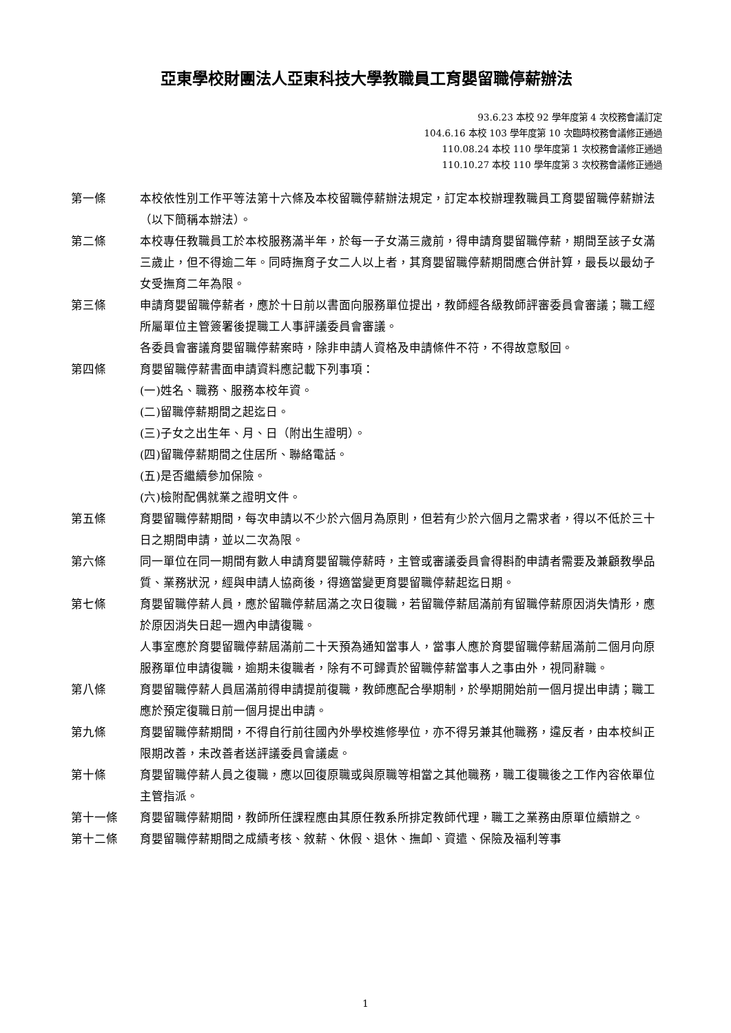亞東學校財團法人亞東科技大學教職員工育嬰留職停薪辦法
93.6.23 本校 92 學年度第 4 次校務會議訂定
104.6.16 本校 103 學年度第 10 次臨時校務會議修正通過
110.08.24 本校 110 學年度第 1 次校務會議修正通過
110.10.27 本校 110 學年度第 3 次校務會議修正通過
第一條 本校依性別工作平等法第十六條及本校留職停薪辦法規定，訂定本校辦理教職員工育嬰留職停薪辦法（以下簡稱本辦法）。
第二條 本校專任教職員工於本校服務滿半年，於每一子女滿三歲前，得申請育嬰留職停薪，期間至該子女滿三歲止，但不得逾二年。同時撫育子女二人以上者，其育嬰留職停薪期間應合併計算，最長以最幼子女受撫育二年為限。
第三條 申請育嬰留職停薪者，應於十日前以書面向服務單位提出，教師經各級教師評審委員會審議；職工經所屬單位主管簽署後提職工人事評議委員會審議。
各委員會審議育嬰留職停薪案時，除非申請人資格及申請條件不符，不得故意駁回。
第四條 育嬰留職停薪書面申請資料應記載下列事項：
(一)姓名、職務、服務本校年資。
(二)留職停薪期間之起迄日。
(三)子女之出生年、月、日（附出生證明）。
(四)留職停薪期間之住居所、聯絡電話。
(五)是否繼續參加保險。
(六)檢附配偶就業之證明文件。
第五條 育嬰留職停薪期間，每次申請以不少於六個月為原則，但若有少於六個月之需求者，得以不低於三十日之期間申請，並以二次為限。
第六條 同一單位在同一期間有數人申請育嬰留職停薪時，主管或審議委員會得斟酌申請者需要及兼顧教學品質、業務狀況，經與申請人協商後，得適當變更育嬰留職停薪起迄日期。
第七條 育嬰留職停薪人員，應於留職停薪屆滿之次日復職，若留職停薪屆滿前有留職停薪原因消失情形，應於原因消失日起一週內申請復職。
人事室應於育嬰留職停薪屆滿前二十天預為通知當事人，當事人應於育嬰留職停薪屆滿前二個月向原服務單位申請復職，逾期未復職者，除有不可歸責於留職停薪當事人之事由外，視同辭職。
第八條 育嬰留職停薪人員屆滿前得申請提前復職，教師應配合學期制，於學期開始前一個月提出申請；職工應於預定復職日前一個月提出申請。
第九條 育嬰留職停薪期間，不得自行前往國內外學校進修學位，亦不得另兼其他職務，違反者，由本校糾正限期改善，未改善者送評議委員會議處。
第十條 育嬰留職停薪人員之復職，應以回復原職或與原職等相當之其他職務，職工復職後之工作內容依單位主管指派。
第十一條 育嬰留職停薪期間，教師所任課程應由其原任教系所排定教師代理，職工之業務由原單位續辦之。
第十二條 育嬰留職停薪期間之成績考核、敘薪、休假、退休、撫卹、資遣、保險及福利等事
1